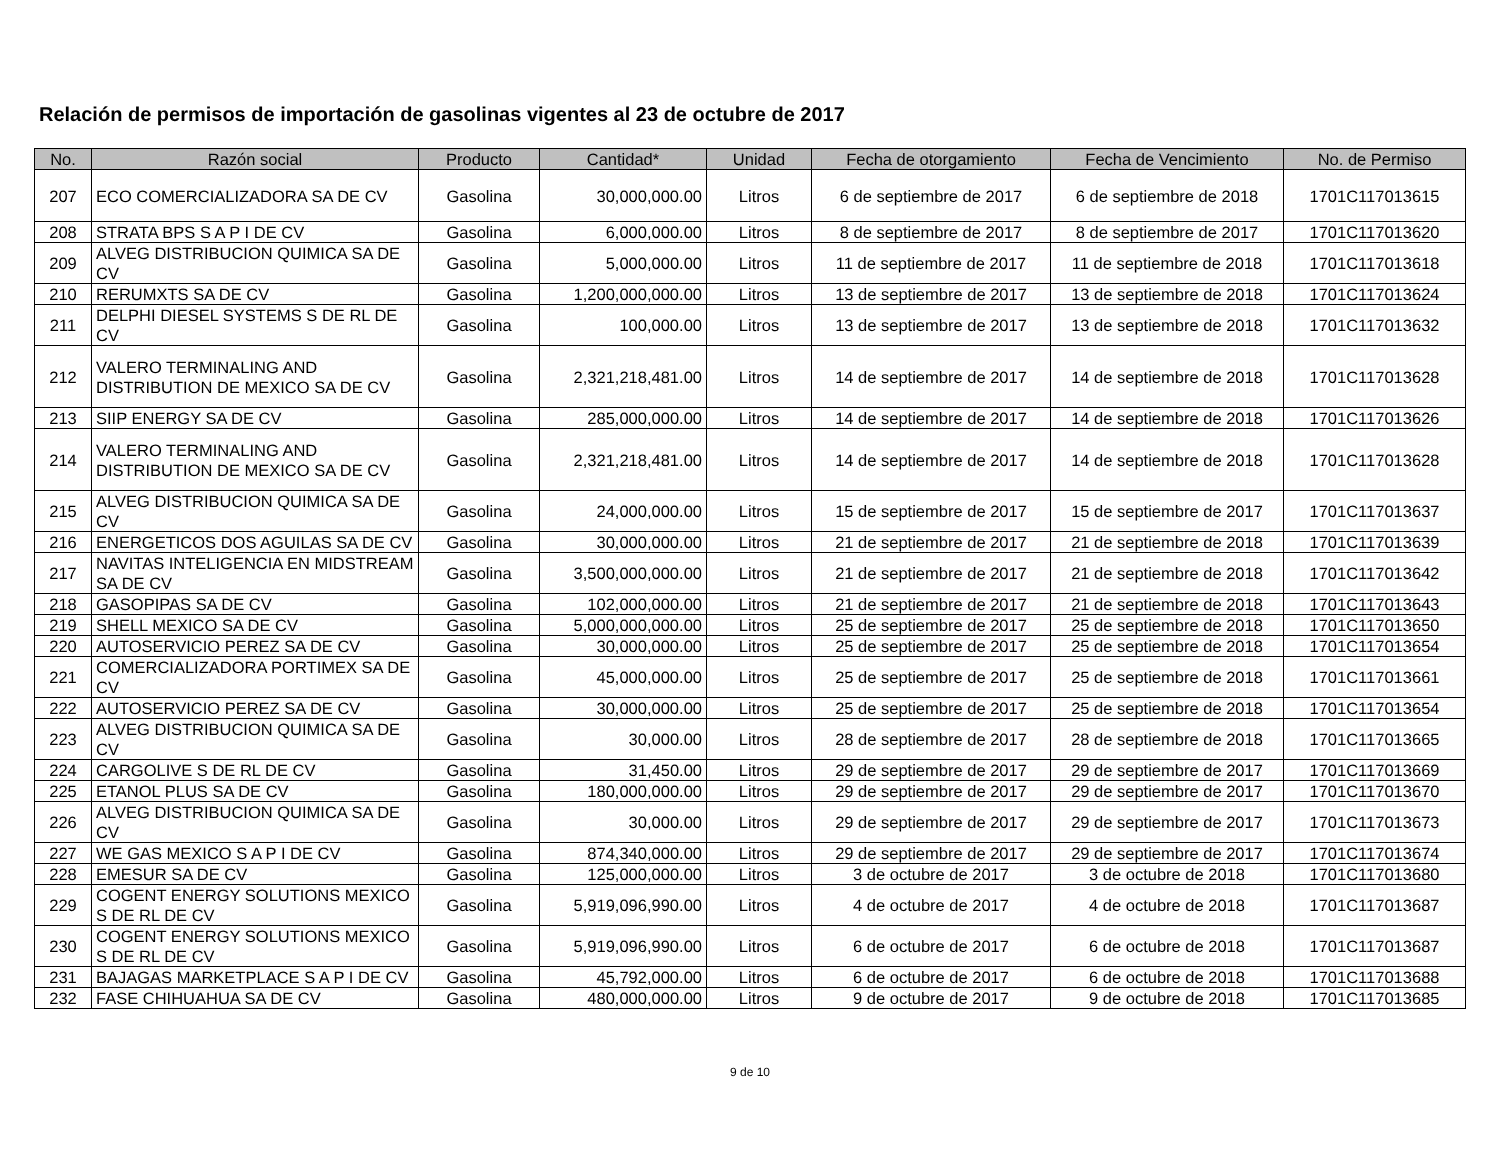Relación de permisos de importación de gasolinas vigentes al 23 de octubre de 2017
| No. | Razón social | Producto | Cantidad* | Unidad | Fecha de otorgamiento | Fecha de Vencimiento | No. de Permiso |
| --- | --- | --- | --- | --- | --- | --- | --- |
| 207 | ECO COMERCIALIZADORA SA DE CV | Gasolina | 30,000,000.00 | Litros | 6 de septiembre de 2017 | 6 de septiembre de 2018 | 1701C117013615 |
| 208 | STRATA BPS S A P I DE CV | Gasolina | 6,000,000.00 | Litros | 8 de septiembre de 2017 | 8 de septiembre de 2017 | 1701C117013620 |
| 209 | ALVEG DISTRIBUCION QUIMICA SA DE CV | Gasolina | 5,000,000.00 | Litros | 11 de septiembre de 2017 | 11 de septiembre de 2018 | 1701C117013618 |
| 210 | RERUMXTS SA DE CV | Gasolina | 1,200,000,000.00 | Litros | 13 de septiembre de 2017 | 13 de septiembre de 2018 | 1701C117013624 |
| 211 | DELPHI DIESEL SYSTEMS S DE RL DE CV | Gasolina | 100,000.00 | Litros | 13 de septiembre de 2017 | 13 de septiembre de 2018 | 1701C117013632 |
| 212 | VALERO TERMINALING AND DISTRIBUTION DE MEXICO SA DE CV | Gasolina | 2,321,218,481.00 | Litros | 14 de septiembre de 2017 | 14 de septiembre de 2018 | 1701C117013628 |
| 213 | SIIP ENERGY SA DE CV | Gasolina | 285,000,000.00 | Litros | 14 de septiembre de 2017 | 14 de septiembre de 2018 | 1701C117013626 |
| 214 | VALERO TERMINALING AND DISTRIBUTION DE MEXICO SA DE CV | Gasolina | 2,321,218,481.00 | Litros | 14 de septiembre de 2017 | 14 de septiembre de 2018 | 1701C117013628 |
| 215 | ALVEG DISTRIBUCION QUIMICA SA DE CV | Gasolina | 24,000,000.00 | Litros | 15 de septiembre de 2017 | 15 de septiembre de 2017 | 1701C117013637 |
| 216 | ENERGETICOS DOS AGUILAS SA DE CV | Gasolina | 30,000,000.00 | Litros | 21 de septiembre de 2017 | 21 de septiembre de 2018 | 1701C117013639 |
| 217 | NAVITAS INTELIGENCIA EN MIDSTREAM SA DE CV | Gasolina | 3,500,000,000.00 | Litros | 21 de septiembre de 2017 | 21 de septiembre de 2018 | 1701C117013642 |
| 218 | GASOPIPAS SA DE CV | Gasolina | 102,000,000.00 | Litros | 21 de septiembre de 2017 | 21 de septiembre de 2018 | 1701C117013643 |
| 219 | SHELL MEXICO SA DE CV | Gasolina | 5,000,000,000.00 | Litros | 25 de septiembre de 2017 | 25 de septiembre de 2018 | 1701C117013650 |
| 220 | AUTOSERVICIO PEREZ SA DE CV | Gasolina | 30,000,000.00 | Litros | 25 de septiembre de 2017 | 25 de septiembre de 2018 | 1701C117013654 |
| 221 | COMERCIALIZADORA PORTIMEX SA DE CV | Gasolina | 45,000,000.00 | Litros | 25 de septiembre de 2017 | 25 de septiembre de 2018 | 1701C117013661 |
| 222 | AUTOSERVICIO PEREZ SA DE CV | Gasolina | 30,000,000.00 | Litros | 25 de septiembre de 2017 | 25 de septiembre de 2018 | 1701C117013654 |
| 223 | ALVEG DISTRIBUCION QUIMICA SA DE CV | Gasolina | 30,000.00 | Litros | 28 de septiembre de 2017 | 28 de septiembre de 2018 | 1701C117013665 |
| 224 | CARGOLIVE S DE RL DE CV | Gasolina | 31,450.00 | Litros | 29 de septiembre de 2017 | 29 de septiembre de 2017 | 1701C117013669 |
| 225 | ETANOL PLUS SA DE CV | Gasolina | 180,000,000.00 | Litros | 29 de septiembre de 2017 | 29 de septiembre de 2017 | 1701C117013670 |
| 226 | ALVEG DISTRIBUCION QUIMICA SA DE CV | Gasolina | 30,000.00 | Litros | 29 de septiembre de 2017 | 29 de septiembre de 2017 | 1701C117013673 |
| 227 | WE GAS MEXICO S A P I DE CV | Gasolina | 874,340,000.00 | Litros | 29 de septiembre de 2017 | 29 de septiembre de 2017 | 1701C117013674 |
| 228 | EMESUR SA DE CV | Gasolina | 125,000,000.00 | Litros | 3 de octubre de 2017 | 3 de octubre de 2018 | 1701C117013680 |
| 229 | COGENT ENERGY SOLUTIONS MEXICO S DE RL DE CV | Gasolina | 5,919,096,990.00 | Litros | 4 de octubre de 2017 | 4 de octubre de 2018 | 1701C117013687 |
| 230 | COGENT ENERGY SOLUTIONS MEXICO S DE RL DE CV | Gasolina | 5,919,096,990.00 | Litros | 6 de octubre de 2017 | 6 de octubre de 2018 | 1701C117013687 |
| 231 | BAJAGAS MARKETPLACE S A P I DE CV | Gasolina | 45,792,000.00 | Litros | 6 de octubre de 2017 | 6 de octubre de 2018 | 1701C117013688 |
| 232 | FASE CHIHUAHUA SA DE CV | Gasolina | 480,000,000.00 | Litros | 9 de octubre de 2017 | 9 de octubre de 2018 | 1701C117013685 |
9 de 10